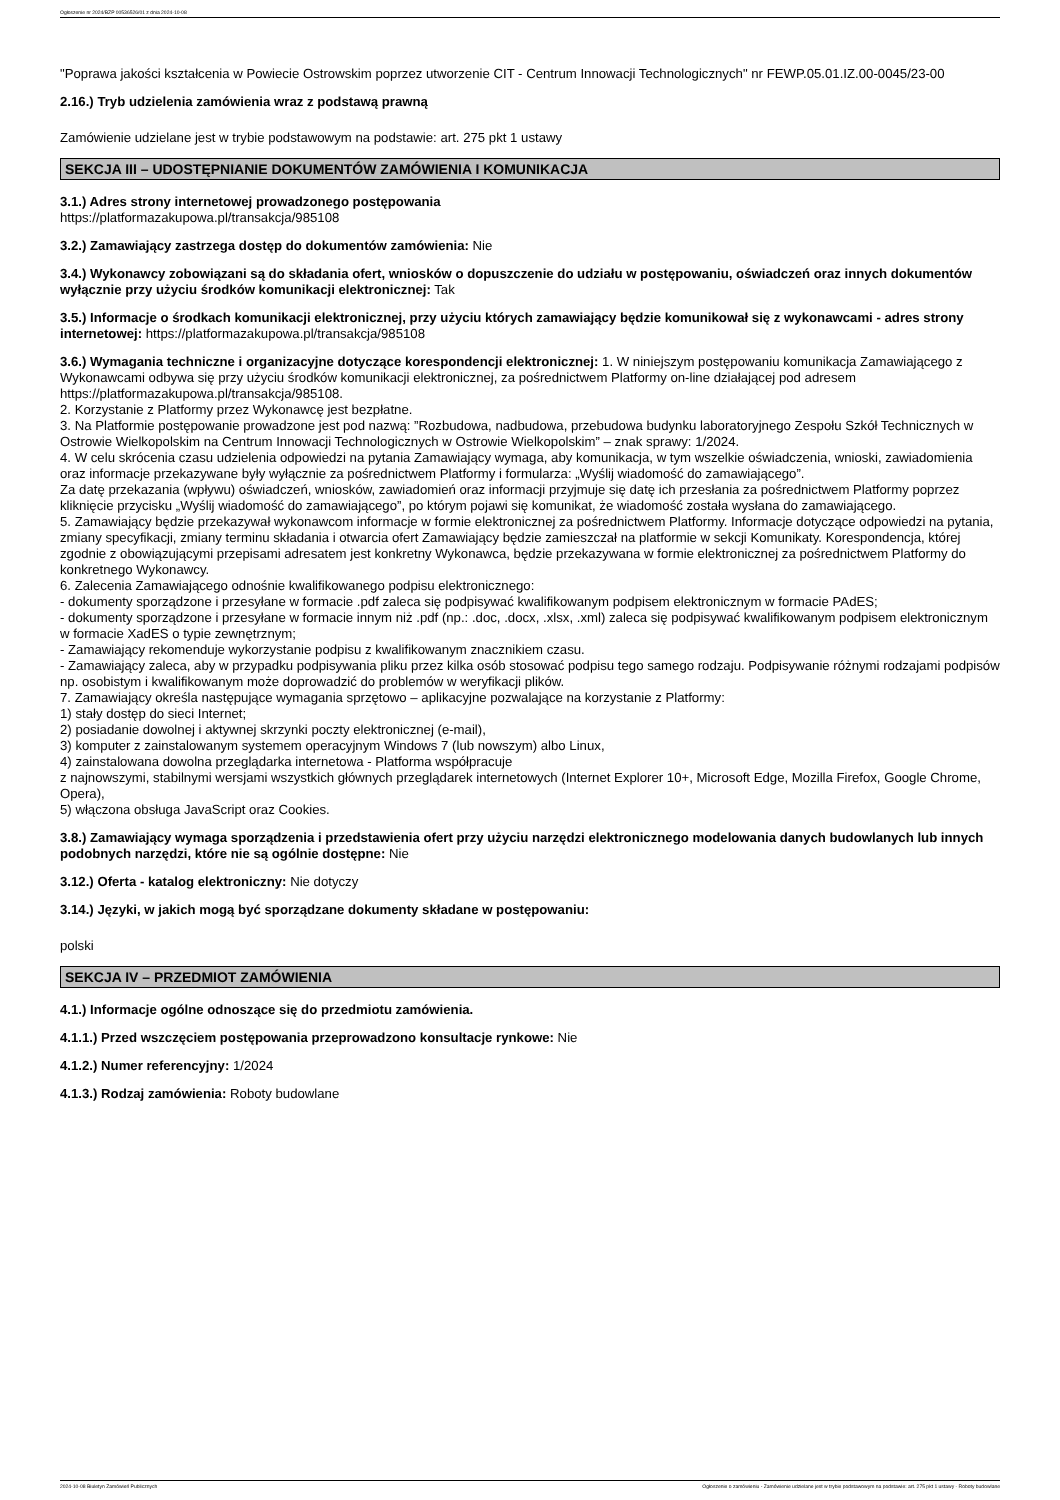Ogłoszenie nr 2024/BZP 00536526/01 z dnia 2024-10-08
"Poprawa jakości kształcenia w Powiecie Ostrowskim poprzez utworzenie CIT - Centrum Innowacji Technologicznych" nr FEWP.05.01.IZ.00-0045/23-00
2.16.) Tryb udzielenia zamówienia wraz z podstawą prawną
Zamówienie udzielane jest w trybie podstawowym na podstawie: art. 275 pkt 1 ustawy
SEKCJA III – UDOSTĘPNIANIE DOKUMENTÓW ZAMÓWIENIA I KOMUNIKACJA
3.1.) Adres strony internetowej prowadzonego postępowania
https://platformazakupowa.pl/transakcja/985108
3.2.) Zamawiający zastrzega dostęp do dokumentów zamówienia: Nie
3.4.) Wykonawcy zobowiązani są do składania ofert, wniosków o dopuszczenie do udziału w postępowaniu, oświadczeń oraz innych dokumentów wyłącznie przy użyciu środków komunikacji elektronicznej: Tak
3.5.) Informacje o środkach komunikacji elektronicznej, przy użyciu których zamawiający będzie komunikował się z wykonawcami - adres strony internetowej: https://platformazakupowa.pl/transakcja/985108
3.6.) Wymagania techniczne i organizacyjne dotyczące korespondencji elektronicznej: 1. W niniejszym postępowaniu komunikacja Zamawiającego z Wykonawcami odbywa się przy użyciu środków komunikacji elektronicznej, za pośrednictwem Platformy on-line działającej pod adresem https://platformazakupowa.pl/transakcja/985108.
2. Korzystanie z Platformy przez Wykonawcę jest bezpłatne.
3. Na Platformie postępowanie prowadzone jest pod nazwą: ”Rozbudowa, nadbudowa, przebudowa budynku laboratoryjnego Zespołu Szkół Technicznych w Ostrowie Wielkopolskim na Centrum Innowacji Technologicznych w Ostrowie Wielkopolskim” – znak sprawy: 1/2024.
4. W celu skrócenia czasu udzielenia odpowiedzi na pytania Zamawiający wymaga, aby komunikacja, w tym wszelkie oświadczenia, wnioski, zawiadomienia oraz informacje przekazywane były wyłącznie za pośrednictwem Platformy i formularza: „Wyślij wiadomość do zamawiającego”.
Za datę przekazania (wpływu) oświadczeń, wniosków, zawiadomień oraz informacji przyjmuje się datę ich przesłania za pośrednictwem Platformy poprzez kliknięcie przycisku „Wyślij wiadomość do zamawiającego”, po którym pojawi się komunikat, że wiadomość została wysłana do zamawiającego.
5. Zamawiający będzie przekazywał wykonawcom informacje w formie elektronicznej za pośrednictwem Platformy. Informacje dotyczące odpowiedzi na pytania, zmiany specyfikacji, zmiany terminu składania i otwarcia ofert Zamawiający będzie zamieszczał na platformie w sekcji Komunikaty. Korespondencja, której zgodnie z obowiązującymi przepisami adresatem jest konkretny Wykonawca, będzie przekazywana w formie elektronicznej za pośrednictwem Platformy do konkretnego Wykonawcy.
6. Zalecenia Zamawiającego odnośnie kwalifikowanego podpisu elektronicznego:
- dokumenty sporządzone i przesyłane w formacie .pdf zaleca się podpisywać kwalifikowanym podpisem elektronicznym w formacie PAdES;
- dokumenty sporządzone i przesyłane w formacie innym niż .pdf (np.: .doc, .docx, .xlsx, .xml) zaleca się podpisywać kwalifikowanym podpisem elektronicznym w formacie XadES o typie zewnętrznym;
- Zamawiający rekomenduje wykorzystanie podpisu z kwalifikowanym znacznikiem czasu.
- Zamawiający zaleca, aby w przypadku podpisywania pliku przez kilka osób stosować podpisu tego samego rodzaju. Podpisywanie różnymi rodzajami podpisów np. osobistym i kwalifikowanym może doprowadzić do problemów w weryfikacji plików.
7. Zamawiający określa następujące wymagania sprzętowo – aplikacyjne pozwalające na korzystanie z Platformy:
1) stały dostęp do sieci Internet;
2) posiadanie dowolnej i aktywnej skrzynki poczty elektronicznej (e-mail),
3) komputer z zainstalowanym systemem operacyjnym Windows 7 (lub nowszym) albo Linux,
4) zainstalowana dowolna przeglądarka internetowa - Platforma współpracuje
z najnowszymi, stabilnymi wersjami wszystkich głównych przeglądarek internetowych (Internet Explorer 10+, Microsoft Edge, Mozilla Firefox, Google Chrome, Opera),
5) włączona obsługa JavaScript oraz Cookies.
3.8.) Zamawiający wymaga sporządzenia i przedstawienia ofert przy użyciu narzędzi elektronicznego modelowania danych budowlanych lub innych podobnych narzędzi, które nie są ogólnie dostępne: Nie
3.12.) Oferta - katalog elektroniczny: Nie dotyczy
3.14.) Języki, w jakich mogą być sporządzane dokumenty składane w postępowaniu:
polski
SEKCJA IV – PRZEDMIOT ZAMÓWIENIA
4.1.) Informacje ogólne odnoszące się do przedmiotu zamówienia.
4.1.1.) Przed wszczęciem postępowania przeprowadzono konsultacje rynkowe: Nie
4.1.2.) Numer referencyjny: 1/2024
4.1.3.) Rodzaj zamówienia: Roboty budowlane
2024-10-08 Biuletyn Zamówień Publicznych Ogłoszenie o zamówieniu - Zamówienie udzielane jest w trybie podstawowym na podstawie: art. 275 pkt 1 ustawy - Roboty budowlane